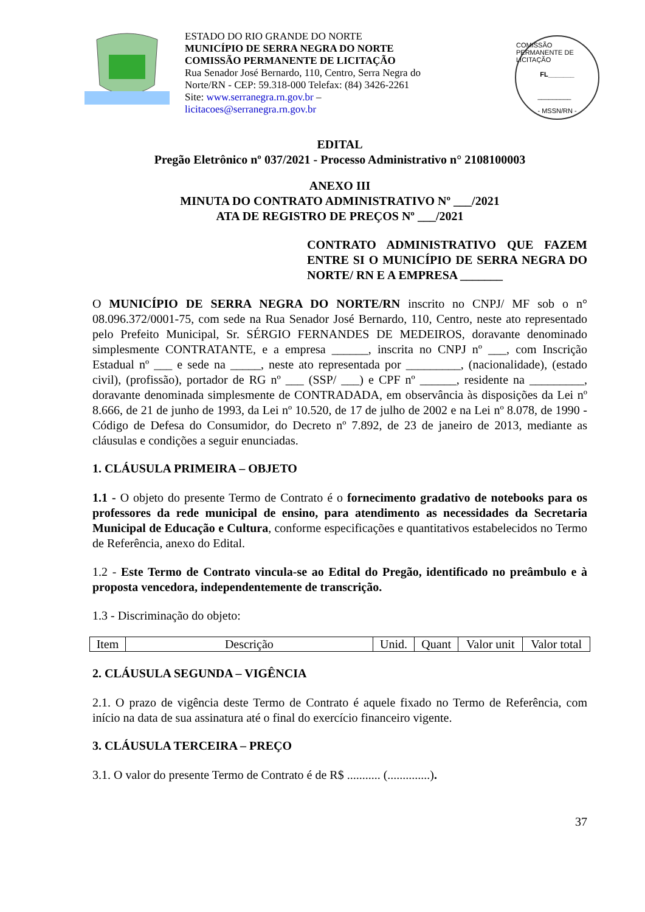ESTADO DO RIO GRANDE DO NORTE
MUNICÍPIO DE SERRA NEGRA DO NORTE
COMISSÃO PERMANENTE DE LICITAÇÃO
Rua Senador José Bernardo, 110, Centro, Serra Negra do Norte/RN - CEP: 59.318-000 Telefax: (84) 3426-2261
Site: www.serranegra.rn.gov.br –
licitacoes@serranegra.rn.gov.br
COMISSÃO PERMANENTE DE LICITAÇÃO
FL_______
_________
- MSSN/RN -
EDITAL
Pregão Eletrônico nº 037/2021 - Processo Administrativo n° 2108100003
ANEXO III
MINUTA DO CONTRATO ADMINISTRATIVO Nº ___/2021
ATA DE REGISTRO DE PREÇOS Nº ___/2021
CONTRATO ADMINISTRATIVO QUE FAZEM ENTRE SI O MUNICÍPIO DE SERRA NEGRA DO NORTE/ RN E A EMPRESA _______
O MUNICÍPIO DE SERRA NEGRA DO NORTE/RN inscrito no CNPJ/ MF sob o n° 08.096.372/0001-75, com sede na Rua Senador José Bernardo, 110, Centro, neste ato representado pelo Prefeito Municipal, Sr. SÉRGIO FERNANDES DE MEDEIROS, doravante denominado simplesmente CONTRATANTE, e a empresa ______, inscrita no CNPJ nº ___, com Inscrição Estadual nº ___ e sede na _____, neste ato representada por _________, (nacionalidade), (estado civil), (profissão), portador de RG nº ___ (SSP/ ___) e CPF nº ______, residente na _________, doravante denominada simplesmente de CONTRADADA, em observância às disposições da Lei nº 8.666, de 21 de junho de 1993, da Lei nº 10.520, de 17 de julho de 2002 e na Lei nº 8.078, de 1990 - Código de Defesa do Consumidor, do Decreto nº 7.892, de 23 de janeiro de 2013, mediante as cláusulas e condições a seguir enunciadas.
1. CLÁUSULA PRIMEIRA – OBJETO
1.1 - O objeto do presente Termo de Contrato é o fornecimento gradativo de notebooks para os professores da rede municipal de ensino, para atendimento as necessidades da Secretaria Municipal de Educação e Cultura, conforme especificações e quantitativos estabelecidos no Termo de Referência, anexo do Edital.
1.2 - Este Termo de Contrato vincula-se ao Edital do Pregão, identificado no preâmbulo e à proposta vencedora, independentemente de transcrição.
1.3 - Discriminação do objeto:
| Item | Descrição | Unid. | Quant | Valor unit | Valor total |
| --- | --- | --- | --- | --- | --- |
2. CLÁUSULA SEGUNDA – VIGÊNCIA
2.1. O prazo de vigência deste Termo de Contrato é aquele fixado no Termo de Referência, com início na data de sua assinatura até o final do exercício financeiro vigente.
3. CLÁUSULA TERCEIRA – PREÇO
3.1. O valor do presente Termo de Contrato é de R$ ........... (..............).
37